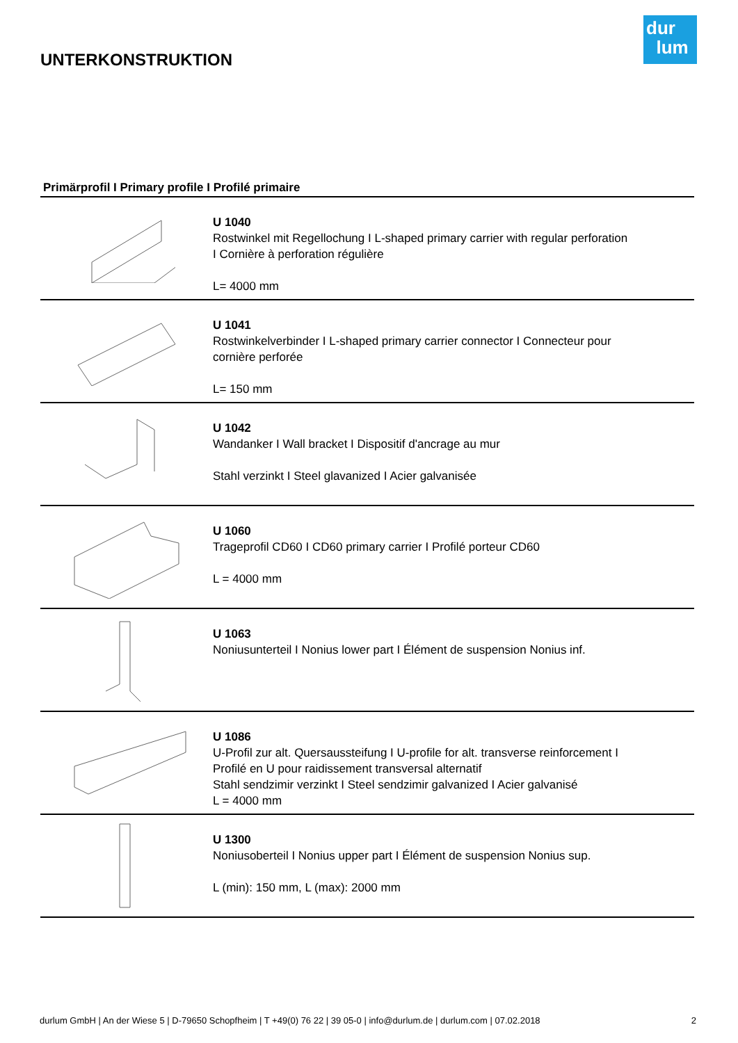dur
lum
UNTERKONSTRUKTION
Primärprofil I Primary profile I Profilé primaire
U 1040
Rostwinkel mit Regellochung I L-shaped primary carrier with regular perforation
I Cornière à perforation régulière
L= 4000 mm
U 1041
Rostwinkelverbinder I L-shaped primary carrier connector I Connecteur pour
cornière perforée
L= 150 mm
U 1042
Wandanker I Wall bracket I Dispositif d'ancrage au mur
Stahl verzinkt I Steel glavanized I Acier galvanisée
U 1060
Trageprofil CD60 I CD60 primary carrier I Profilé porteur CD60
L = 4000 mm
U 1063
Noniusunterteil I Nonius lower part I Élément de suspension Nonius inf.
U 1086
U-Profil zur alt. Quersaussteifung I U-profile for alt. transverse reinforcement I
Profilé en U pour raidissement transversal alternatif
Stahl sendzimir verzinkt I Steel sendzimir galvanized I Acier galvanisé
L = 4000 mm
U 1300
Noniusoberteil I Nonius upper part I Élément de suspension Nonius sup.
L (min): 150 mm, L (max): 2000 mm
durlum GmbH | An der Wiese 5 | D-79650 Schopfheim | T +49(0) 76 22 | 39 05-0 | info@durlum.de | durlum.com | 07.02.2018 2